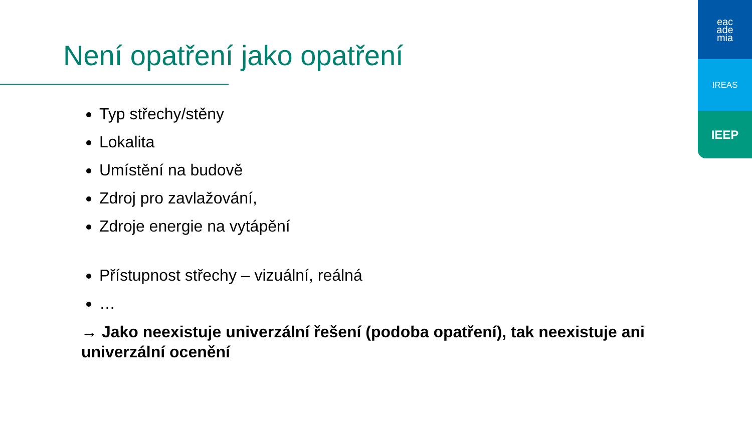Není opatření jako opatření
eac
ade
mia
IREAS
IEEP
Typ střechy/stěny
Lokalita
Umístění na budově
Zdroj pro zavlažování,
Zdroje energie na vytápění
Přístupnost střechy – vizuální, reálná
…
→ Jako neexistuje univerzální řešení (podoba opatření), tak neexistuje ani univerzální ocenění